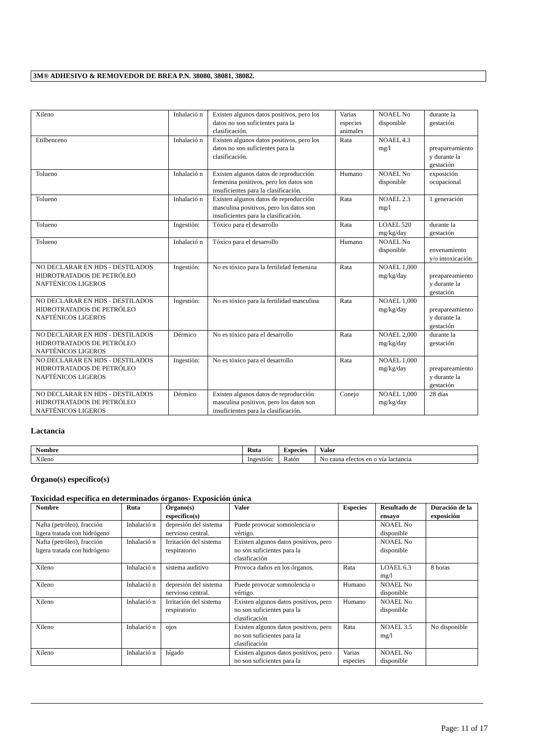3M® ADHESIVO & REMOVEDOR DE BREA P.N. 38080, 38081, 38082.
| Xileno | Inhalació n | Existen algunos datos positivos, pero los datos no son suficientes para la clasificación. | Varias especies animales | NOAEL No disponible | durante la gestación |
| Etilbenceno | Inhalació n | Existen algunos datos positivos, pero los datos no son suficientes para la clasificación. | Rata | NOAEL 4.3 mg/l | preapareamiento y durante la gestación |
| Tolueno | Inhalació n | Existen algunos datos de reproducción femenina positivos, pero los datos son insuficientes para la clasificación. | Humano | NOAEL No disponible | exposición ocupacional |
| Tolueno | Inhalació n | Existen algunos datos de reproducción masculina positivos, pero los datos son insuficientes para la clasificación. | Rata | NOAEL 2.3 mg/l | 1 generación |
| Tolueno | Ingestión: | Tóxico para el desarrollo | Rata | LOAEL 520 mg/kg/day | durante la gestación |
| Tolueno | Inhalació n | Tóxico para el desarrollo | Humano | NOAEL No disponible | envenamiento y/o intoxicación |
| NO DECLARAR EN HDS - DESTILADOS HIDROTRATADOS DE PETRÓLEO NAFTÉNICOS LIGEROS | Ingestión: | No es tóxico para la fertilidad femenina | Rata | NOAEL 1,000 mg/kg/day | preapareamiento y durante la gestación |
| NO DECLARAR EN HDS - DESTILADOS HIDROTRATADOS DE PETRÓLEO NAFTÉNICOS LIGEROS | Ingestión: | No es tóxico para la fertilidad masculina | Rata | NOAEL 1,000 mg/kg/day | preapareamiento y durante la gestación |
| NO DECLARAR EN HDS - DESTILADOS HIDROTRATADOS DE PETRÓLEO NAFTÉNICOS LIGEROS | Dérmico | No es tóxico para el desarrollo | Rata | NOAEL 2,000 mg/kg/day | durante la gestación |
| NO DECLARAR EN HDS - DESTILADOS HIDROTRATADOS DE PETRÓLEO NAFTÉNICOS LIGEROS | Ingestión: | No es tóxico para el desarrollo | Rata | NOAEL 1,000 mg/kg/day | preapareamiento y durante la gestación |
| NO DECLARAR EN HDS - DESTILADOS HIDROTRATADOS DE PETRÓLEO NAFTÉNICOS LIGEROS | Dérmico | Existen algunos datos de reproducción masculina positivos, pero los datos son insuficientes para la clasificación. | Conejo | NOAEL 1,000 mg/kg/day | 28 días |
Lactancia
| Nombre | Ruta | Especies | Valor |
| --- | --- | --- | --- |
| Xileno | Ingestión: | Ratón | No causa efectos en o vía lactancia |
Órgano(s) específico(s)
Toxicidad específica en determinados órganos- Exposición única
| Nombre | Ruta | Órgano(s) específico(s) | Valor | Especies | Resultado de ensayo | Duración de la exposición |
| --- | --- | --- | --- | --- | --- | --- |
| Nafta (petróleo), fracción ligera tratada con hidrógeno | Inhalació n | depresión del sistema nervioso central. | Puede provocar somnolencia o vértigo. | | NOAEL No disponible | |
| Nafta (petróleo), fracción ligera tratada con hidrógeno | Inhalació n | Irritación del sistema respiratorio | Existen algunos datos positivos, pero no son suficientes para la clasificación | | NOAEL No disponible | |
| Xileno | Inhalació n | sistema auditivo | Provoca daños en los órganos. | Rata | LOAEL 6.3 mg/l | 8 horas |
| Xileno | Inhalació n | depresión del sistema nervioso central. | Puede provocar somnolencia o vértigo. | Humano | NOAEL No disponible | |
| Xileno | Inhalació n | Irritación del sistema respiratorio | Existen algunos datos positivos, pero no son suficientes para la clasificación | Humano | NOAEL No disponible | |
| Xileno | Inhalació n | ojos | Existen algunos datos positivos, pero no son suficientes para la clasificación | Rata | NOAEL 3.5 mg/l | No disponible |
| Xileno | Inhalació n | hígado | Existen algunos datos positivos, pero no son suficientes para la | Varias especies | NOAEL No disponible | |
Page: 11 of 17